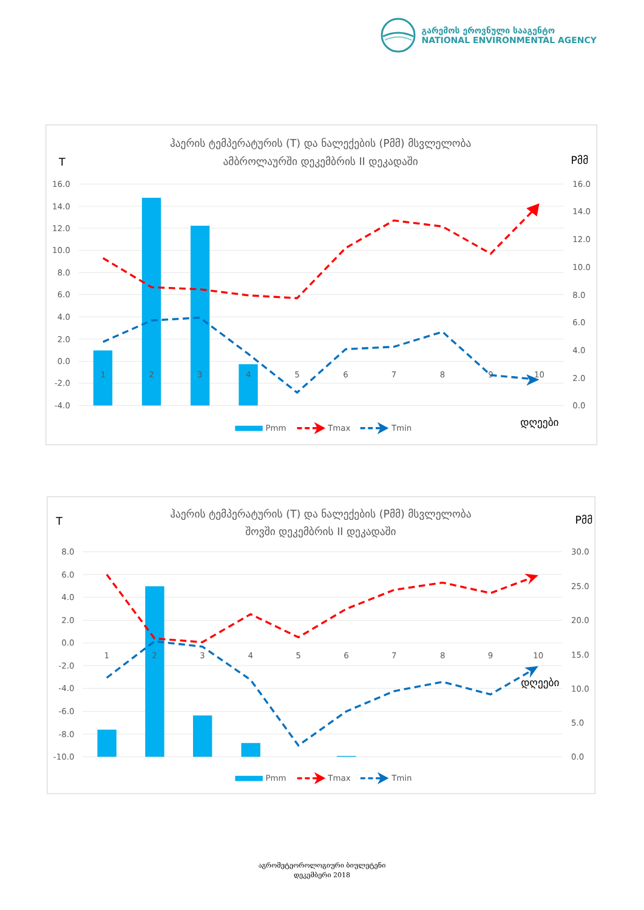გარემოს ეროვნული სააგენტო
NATIONAL ENVIRONMENTAL AGENCY
ჰაერის ტემპერატურის (T) და ნალექების (Pმმ) მსვლელობა
ამბროლაურში დეკემბრის II დეკადაში
T
Pმმ
16.0
14.0
12.0
10.0
8.0
6.0
4.0
2.0
0.0
-2.0
-4.0
16.0
14.0
12.0
10.0
8.0
6.0
4.0
2.0
0.0
1
2
3
4
5
6
7
8
9
10
Pmm
Tmax
Tmin
დღეები
ჰაერის ტემპერატურის (T) და ნალექების (Pმმ) მსვლელობა
შოვში დეკემბრის II დეკადაში
T
Pმმ
8.0
6.0
4.0
2.0
0.0
-2.0
-4.0
-6.0
-8.0
-10.0
30.0
25.0
20.0
15.0
10.0
5.0
0.0
1
2
3
4
5
6
7
8
9
10
დღეები
Pmm
Tmax
Tmin
აგრომეტეოროლოგიური ბიულეტენი
დეკემბერი 2018